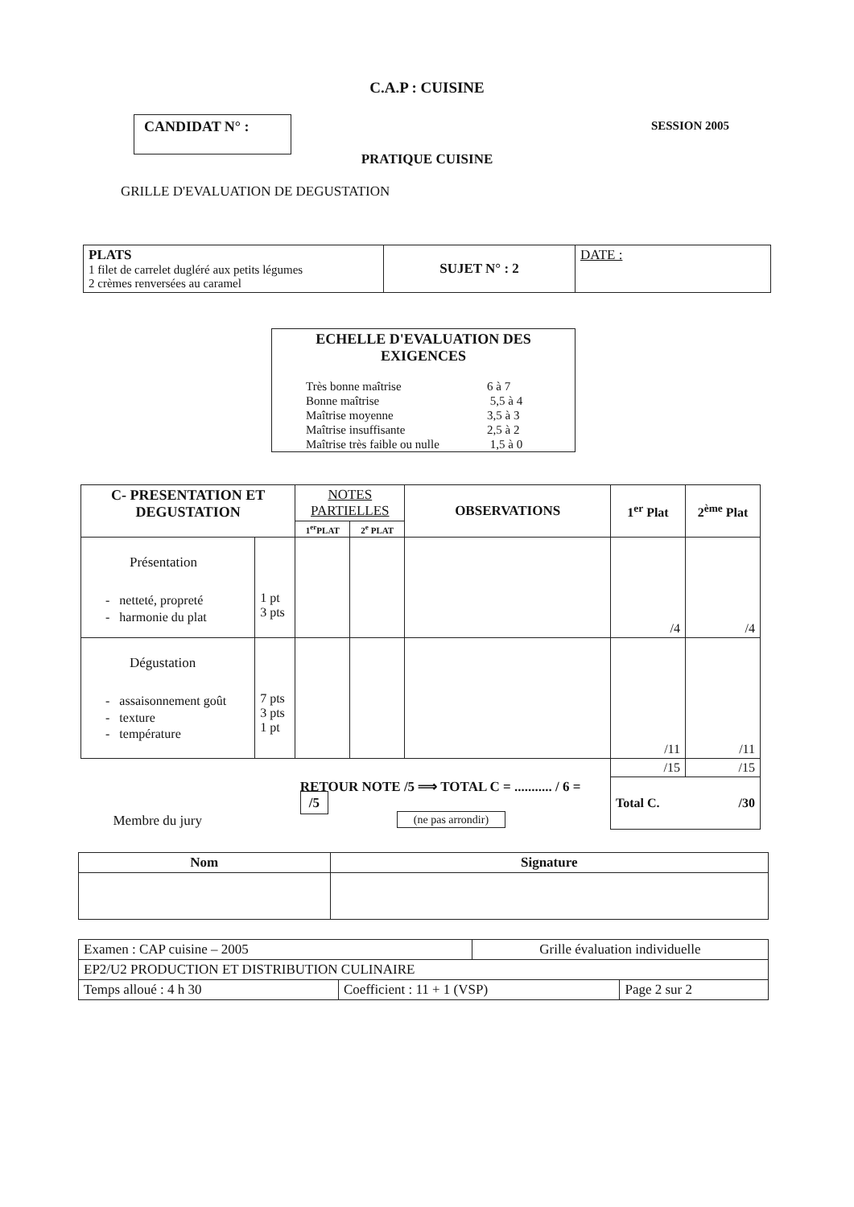C.A.P : CUISINE
CANDIDAT N° :
SESSION 2005
PRATIQUE CUISINE
GRILLE D'EVALUATION DE DEGUSTATION
| PLATS 1 filet de carrelet dugléré aux petits légumes 2 crèmes renversées au caramel | SUJET N° : 2 | DATE : |
ECHELLE D'EVALUATION DES EXIGENCES
| Très bonne maîtrise | 6 à 7 |
| Bonne maîtrise | 5,5 à 4 |
| Maîtrise moyenne | 3,5 à 3 |
| Maîtrise insuffisante | 2,5 à 2 |
| Maîtrise très faible ou nulle | 1,5 à 0 |
| C- PRESENTATION ET DEGUSTATION | | NOTES PARTIELLES | | OBSERVATIONS | 1<sup>er</sup> Plat | 2<sup>ème</sup> Plat |
| --- | --- | --- | --- | --- | --- | --- |
| | | 1<sup>er</sup>PLAT | 2<sup>e</sup> PLAT | | | |
| Présentation - netteté, propreté - harmonie du plat | 1 pt 3 pts | | | | /4 | /4 |
| Dégustation - assaisonnement goût - texture - température | 7 pts 3 pts 1 pt | | | | /11 | /11 |
| | | | | | /15 | /15 |
| Membre du jury | | RETOUR NOTE /5 ⟹ TOTAL C = ........... / 6 = /5 (ne pas arrondir) | | | Total C. /30 | |
| Nom | Signature |
| --- | --- |
| Examen : CAP cuisine – 2005 | | Grille évaluation individuelle | |
| EP2/U2 PRODUCTION ET DISTRIBUTION CULINAIRE | | | |
| Temps alloué : 4 h 30 | Coefficient : 11 + 1 (VSP) | | Page 2 sur 2 |